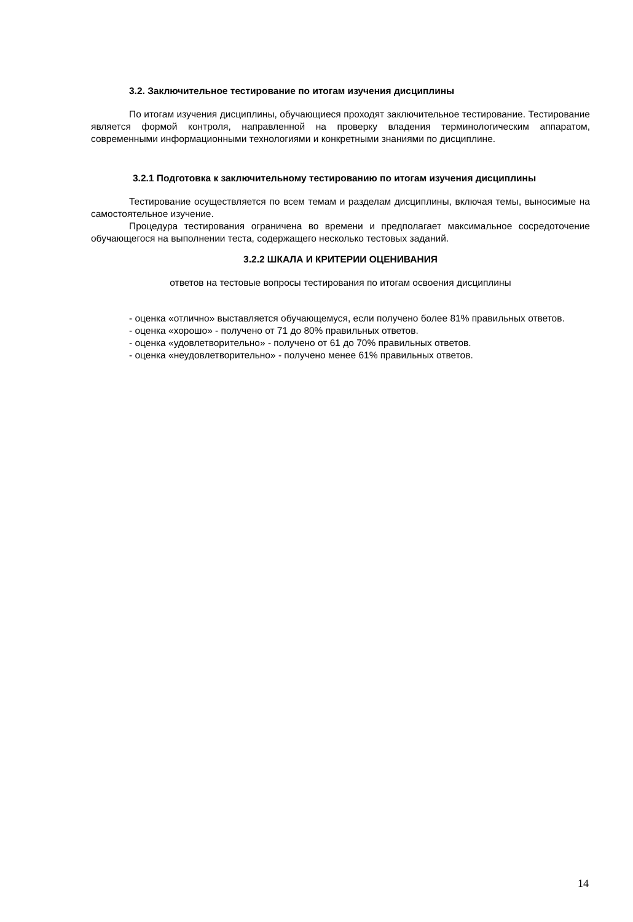3.2. Заключительное тестирование по итогам изучения дисциплины
По итогам изучения дисциплины, обучающиеся проходят заключительное тестирование. Тестирование является формой контроля, направленной на проверку владения терминологическим аппаратом, современными информационными технологиями и конкретными знаниями по дисциплине.
3.2.1 Подготовка к заключительному тестированию по итогам изучения дисциплины
Тестирование осуществляется по всем темам и разделам дисциплины, включая темы, выносимые на самостоятельное изучение.
Процедура тестирования ограничена во времени и предполагает максимальное сосредоточение обучающегося на выполнении теста, содержащего несколько тестовых заданий.
3.2.2 ШКАЛА И КРИТЕРИИ ОЦЕНИВАНИЯ
ответов на тестовые вопросы тестирования по итогам освоения дисциплины
- оценка «отлично» выставляется обучающемуся, если получено более 81% правильных ответов.
- оценка «хорошо» - получено от 71 до 80% правильных ответов.
- оценка «удовлетворительно» - получено от 61 до 70% правильных ответов.
- оценка «неудовлетворительно» - получено менее 61% правильных ответов.
14